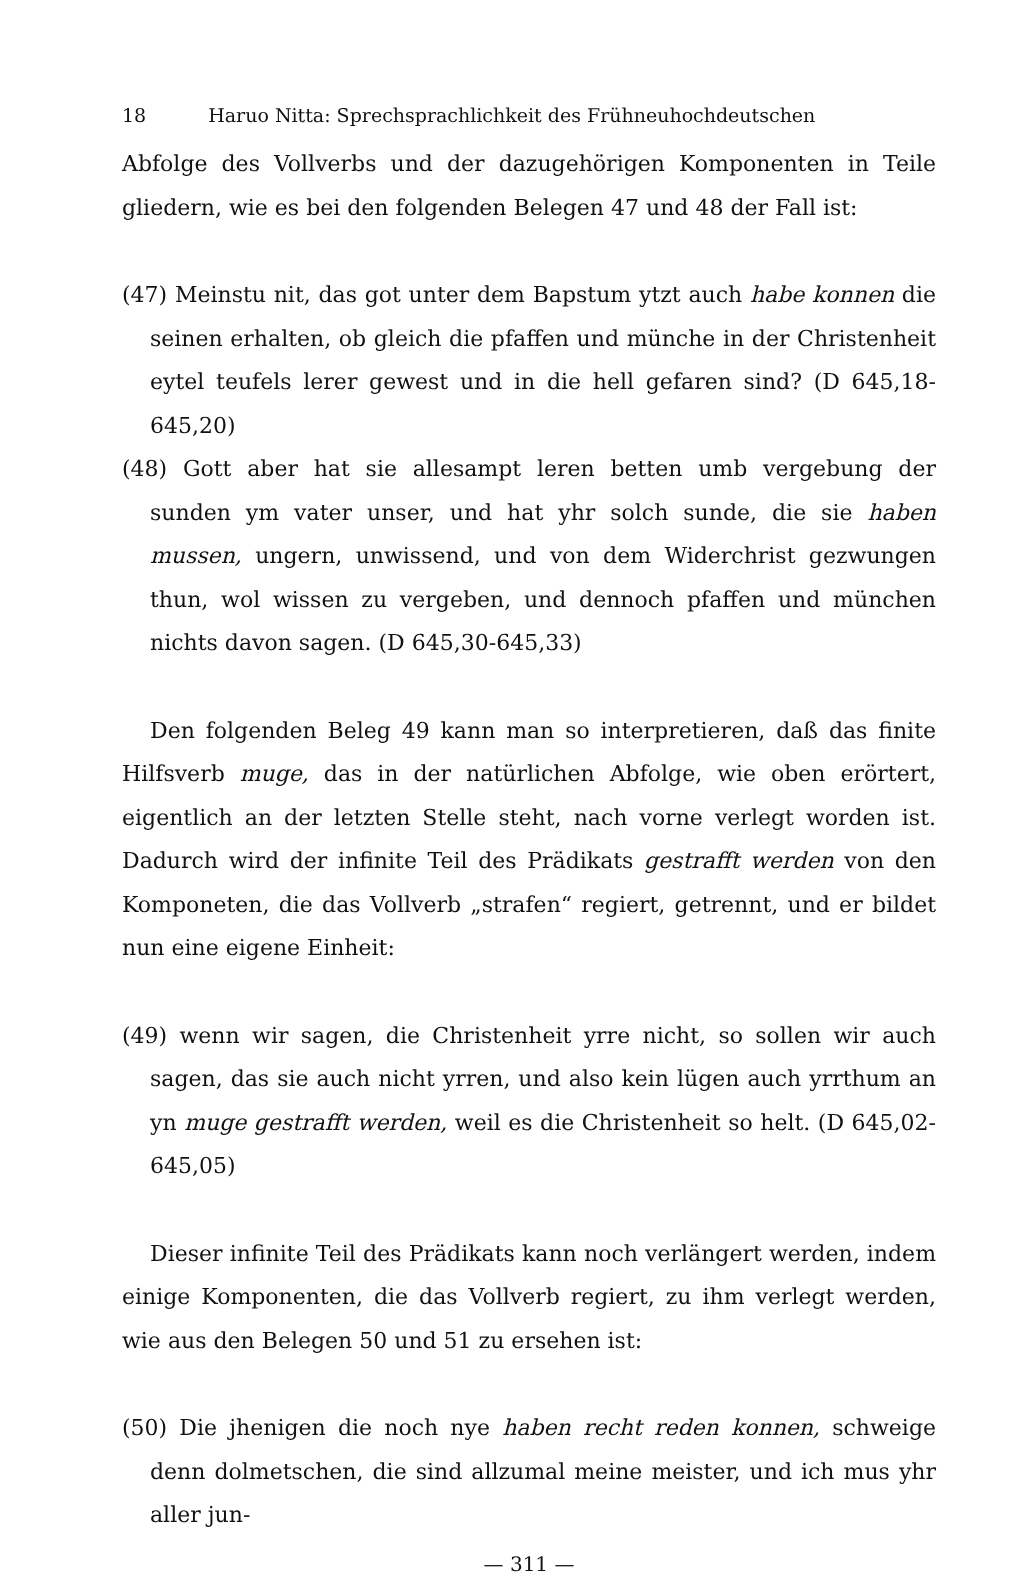18 Haruo Nitta: Sprechsprachlichkeit des Frühneuhochdeutschen
Abfolge des Vollverbs und der dazugehörigen Komponenten in Teile gliedern, wie es bei den folgenden Belegen 47 und 48 der Fall ist:
(47) Meinstu nit, das got unter dem Bapstum ytzt auch habe konnen die seinen erhalten, ob gleich die pfaffen und münche in der Christenheit eytel teufels lerer gewest und in die hell gefaren sind? (D 645,18-645,20)
(48) Gott aber hat sie allesampt leren betten umb vergebung der sunden ym vater unser, und hat yhr solch sunde, die sie haben mussen, ungern, unwissend, und von dem Widerchrist gezwungen thun, wol wissen zu vergeben, und dennoch pfaffen und münchen nichts davon sagen. (D 645,30-645,33)
Den folgenden Beleg 49 kann man so interpretieren, daß das finite Hilfsverb muge, das in der natürlichen Abfolge, wie oben erörtert, eigentlich an der letzten Stelle steht, nach vorne verlegt worden ist. Dadurch wird der infinite Teil des Prädikats gestrafft werden von den Komponeten, die das Vollverb „strafen“ regiert, getrennt, und er bildet nun eine eigene Einheit:
(49) wenn wir sagen, die Christenheit yrre nicht, so sollen wir auch sagen, das sie auch nicht yrren, und also kein lügen auch yrrthum an yn muge gestrafft werden, weil es die Christenheit so helt. (D 645,02-645,05)
Dieser infinite Teil des Prädikats kann noch verlängert werden, indem einige Komponenten, die das Vollverb regiert, zu ihm verlegt werden, wie aus den Belegen 50 und 51 zu ersehen ist:
(50) Die jhenigen die noch nye haben recht reden konnen, schweige denn dolmetschen, die sind allzumal meine meister, und ich mus yhr aller jun-
— 311 —